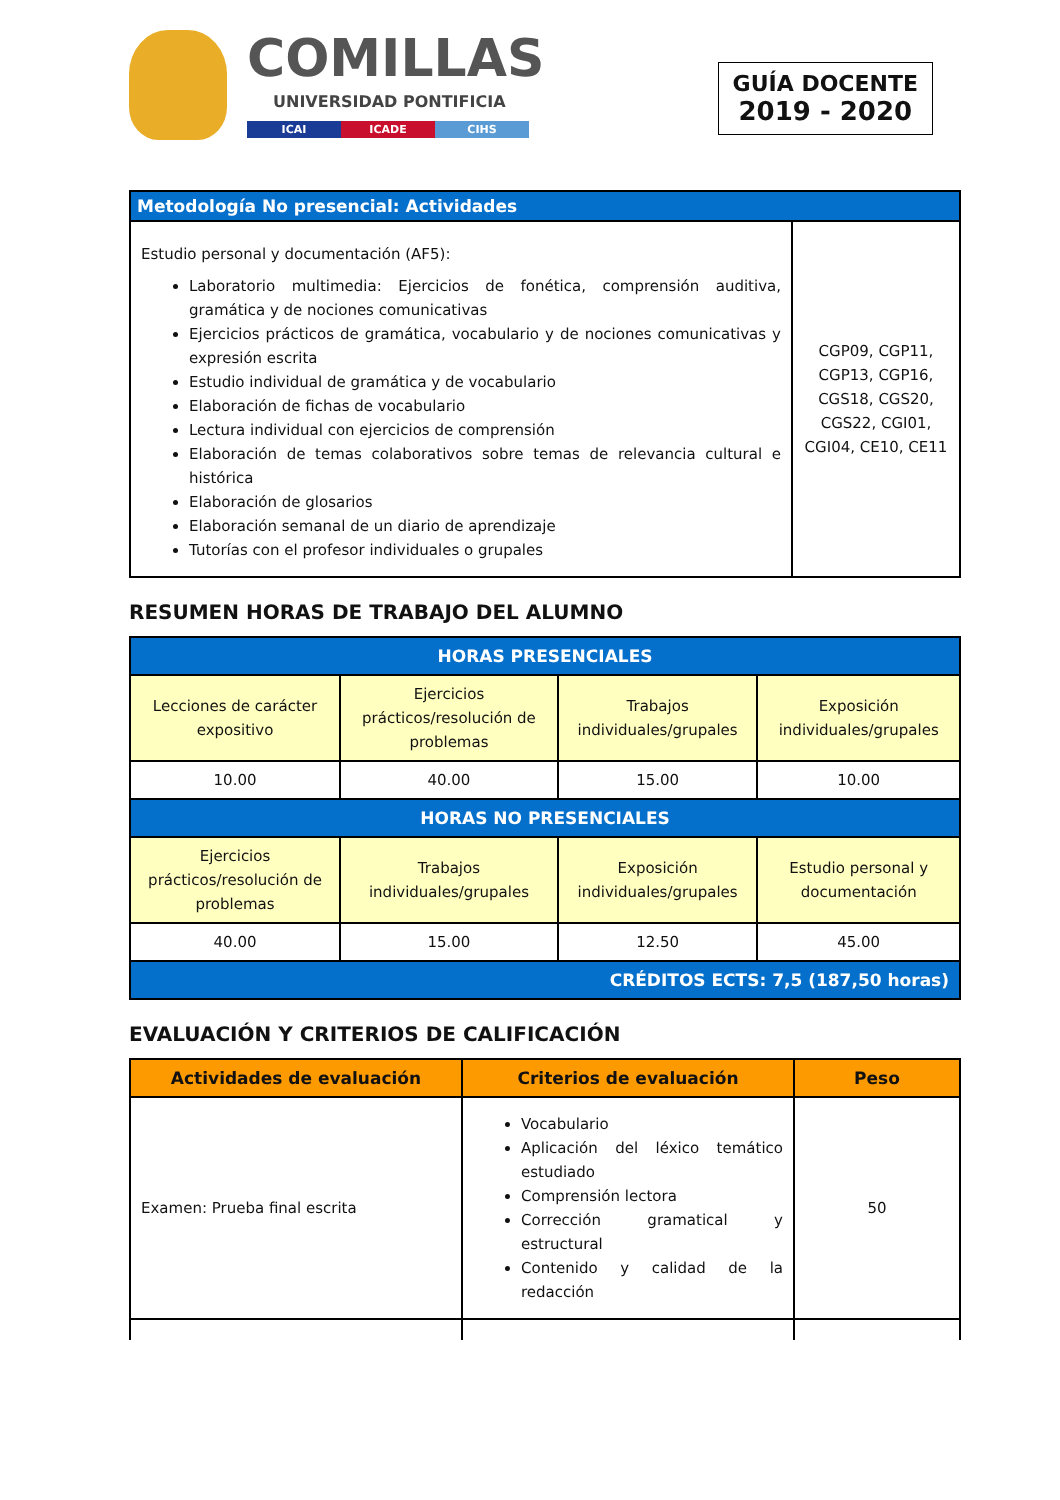COMILLAS
UNIVERSIDAD PONTIFICIA
ICAI ICADE CIHS
GUÍA DOCENTE
2019 - 2020
| Metodología No presencial: Actividades | |
| Estudio personal y documentación (AF5): Laboratorio multimedia: Ejercicios de fonética, comprensión auditiva, gramática y de nociones comunicativas Ejercicios prácticos de gramática, vocabulario y de nociones comunicativas y expresión escrita Estudio individual de gramática y de vocabulario Elaboración de fichas de vocabulario Lectura individual con ejercicios de comprensión Elaboración de temas colaborativos sobre temas de relevancia cultural e histórica Elaboración de glosarios Elaboración semanal de un diario de aprendizaje Tutorías con el profesor individuales o grupales | CGP09, CGP11, CGP13, CGP16, CGS18, CGS20, CGS22, CGI01, CGI04, CE10, CE11 |
RESUMEN HORAS DE TRABAJO DEL ALUMNO
| HORAS PRESENCIALES | | | |
| --- | --- | --- | --- |
| Lecciones de carácter expositivo | Ejercicios prácticos/resolución de problemas | Trabajos individuales/grupales | Exposición individuales/grupales |
| 10.00 | 40.00 | 15.00 | 10.00 |
| HORAS NO PRESENCIALES | | | |
| Ejercicios prácticos/resolución de problemas | Trabajos individuales/grupales | Exposición individuales/grupales | Estudio personal y documentación |
| 40.00 | 15.00 | 12.50 | 45.00 |
| CRÉDITOS ECTS: 7,5 (187,50 horas) | | | |
EVALUACIÓN Y CRITERIOS DE CALIFICACIÓN
| Actividades de evaluación | Criterios de evaluación | Peso |
| --- | --- | --- |
| Examen: Prueba final escrita | Vocabulario Aplicación del léxico temático estudiado Comprensión lectora Corrección gramatical y estructural Contenido y calidad de la redacción | 50 |